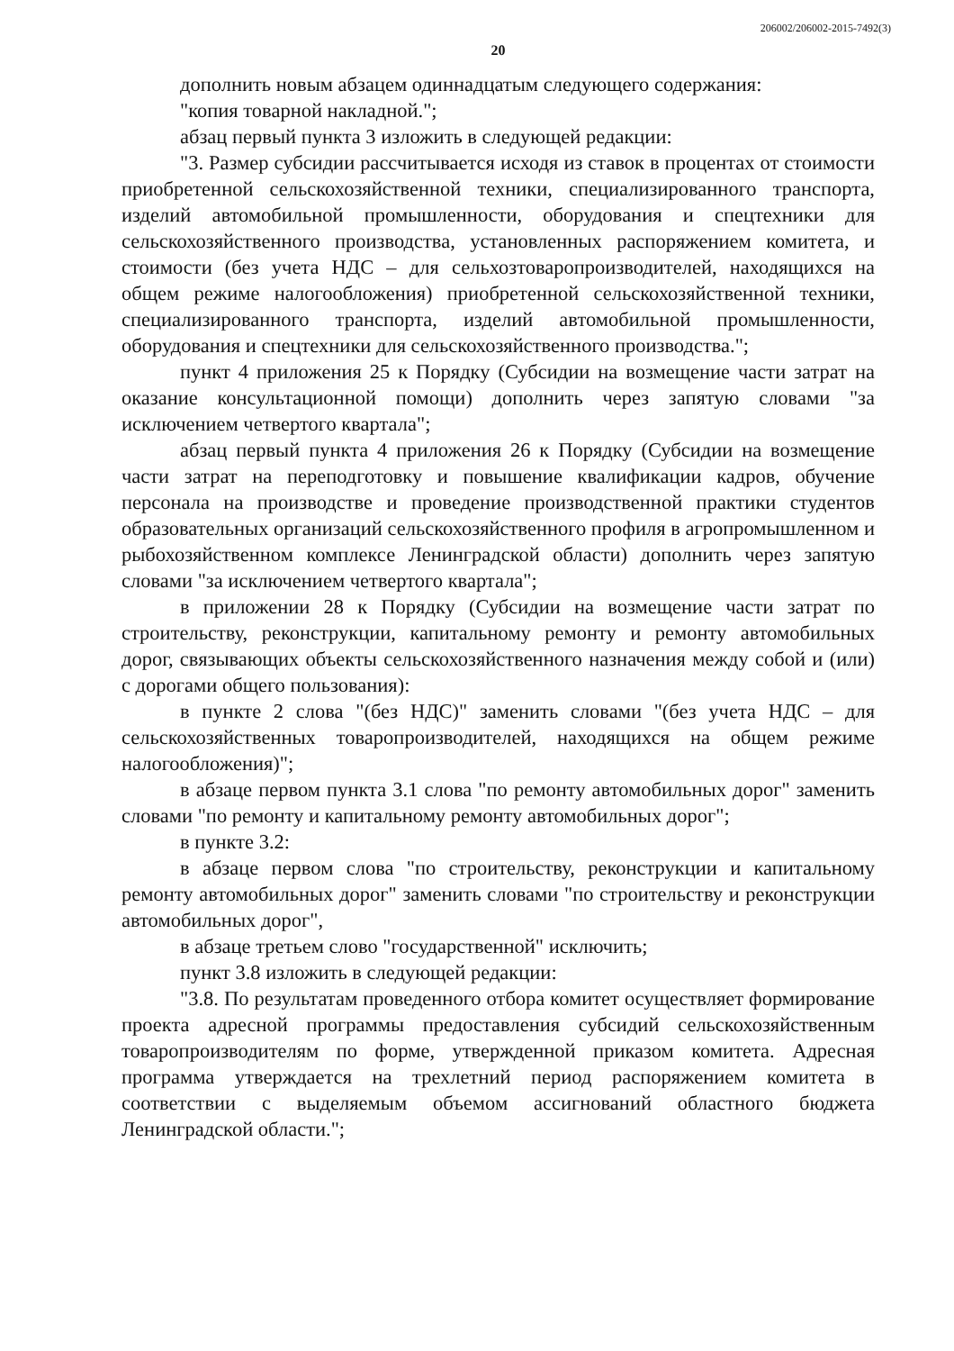206002/206002-2015-7492(3)
20
дополнить новым абзацем одиннадцатым следующего содержания:
"копия товарной накладной.";
абзац первый пункта 3 изложить в следующей редакции:
"3. Размер субсидии рассчитывается исходя из ставок в процентах от стоимости приобретенной сельскохозяйственной техники, специализированного транспорта, изделий автомобильной промышленности, оборудования и спецтехники для сельскохозяйственного производства, установленных распоряжением комитета, и стоимости (без учета НДС – для сельхозтоваропроизводителей, находящихся на общем режиме налогообложения) приобретенной сельскохозяйственной техники, специализированного транспорта, изделий автомобильной промышленности, оборудования и спецтехники для сельскохозяйственного производства.";
пункт 4 приложения 25 к Порядку (Субсидии на возмещение части затрат на оказание консультационной помощи) дополнить через запятую словами "за исключением четвертого квартала";
абзац первый пункта 4 приложения 26 к Порядку (Субсидии на возмещение части затрат на переподготовку и повышение квалификации кадров, обучение персонала на производстве и проведение производственной практики студентов образовательных организаций сельскохозяйственного профиля в агропромышленном и рыбохозяйственном комплексе Ленинградской области) дополнить через запятую словами "за исключением четвертого квартала";
в приложении 28 к Порядку (Субсидии на возмещение части затрат по строительству, реконструкции, капитальному ремонту и ремонту автомобильных дорог, связывающих объекты сельскохозяйственного назначения между собой и (или) с дорогами общего пользования):
в пункте 2 слова "(без НДС)" заменить словами "(без учета НДС – для сельскохозяйственных товаропроизводителей, находящихся на общем режиме налогообложения)";
в абзаце первом пункта 3.1 слова "по ремонту автомобильных дорог" заменить словами "по ремонту и капитальному ремонту автомобильных дорог";
в пункте 3.2:
в абзаце первом слова "по строительству, реконструкции и капитальному ремонту автомобильных дорог" заменить словами "по строительству и реконструкции автомобильных дорог",
в абзаце третьем слово "государственной" исключить;
пункт 3.8 изложить в следующей редакции:
"3.8. По результатам проведенного отбора комитет осуществляет формирование проекта адресной программы предоставления субсидий сельскохозяйственным товаропроизводителям по форме, утвержденной приказом комитета. Адресная программа утверждается на трехлетний период распоряжением комитета в соответствии с выделяемым объемом ассигнований областного бюджета Ленинградской области.";